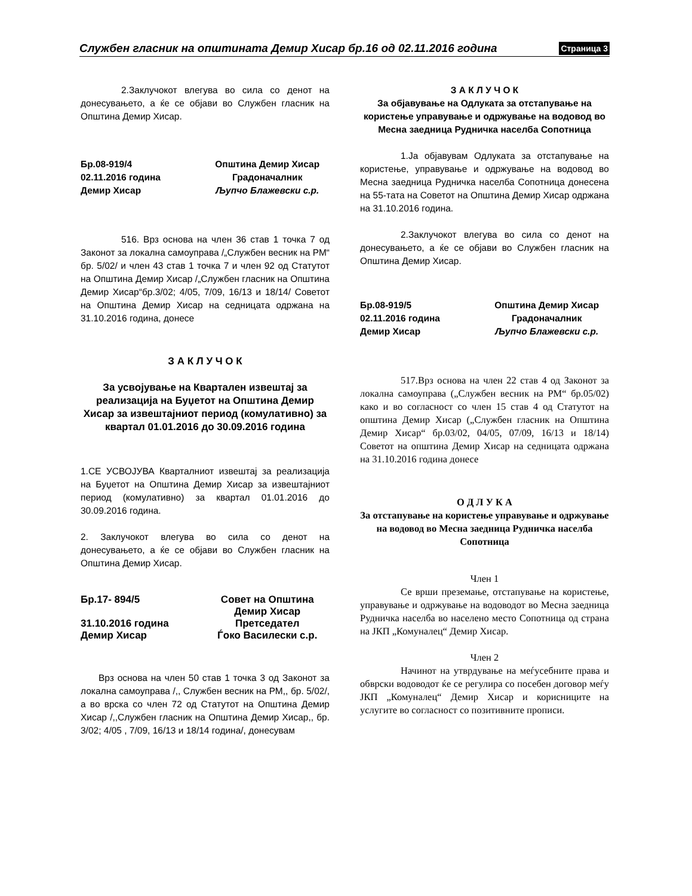Службен гласник на општината Демир Хисар бр.16 од 02.11.2016 година Страница 3
2.Заклучокот влегува во сила со денот на донесувањето, а ќе се објави во Службен гласник на Општина Демир Хисар.
Бр.08-919/4
Општина Демир Хисар
02.11.2016 година
Градоначалник
Демир Хисар
Љупчо Блажевски с.р.
516. Врз основа на член 36 став 1 точка 7 од Законот за локална самоуправа /„Службен весник на РМ“ бр. 5/02/ и член 43 став 1 точка 7 и член 92 од Статутот на Општина Демир Хисар /„Службен гласник на Општина Демир Хисар“бр.3/02; 4/05, 7/09, 16/13 и 18/14/ Советот на Општина Демир Хисар на седницата одржана на 31.10.2016 година, донесе
З А К Л У Ч О К
За усвојување на Квартален извештај за реализација на Буџетот на Општина Демир Хисар за извештајниот период (комулативно) за квартал 01.01.2016 до 30.09.2016 година
1.СЕ УСВОЈУВА Кварталниот извештај за реализација на Буџетот на Општина Демир Хисар за извештајниот период (комулативно) за квартал 01.01.2016 до 30.09.2016 година.
2. Заклучокот влегува во сила со денот на донесувањето, а ќе се објави во Службен гласник на Општина Демир Хисар.
Бр.17- 894/5
Совет на Општина Демир Хисар
31.10.2016 година
Претседател
Демир Хисар
Ѓоко Василески с.р.
Врз основа на член 50 став 1 точка 3 од Законот за локална самоуправа /,, Службен весник на РМ,, бр. 5/02/, а во врска со член 72 од Статутот на Општина Демир Хисар /,,Службен гласник на Општина Демир Хисар,, бр. 3/02; 4/05 , 7/09, 16/13 и 18/14 година/, донесувам
З А К Л У Ч О К
За објавување на Одлуката за отстапување на користење управување и одржување на водовод во Месна заедница Рудничка населба Сопотница
1.Ја објавувам Одлуката за отстапување на користење, управување и одржување на водовод во Месна заедница Рудничка населба Сопотница донесена на 55-тата на Советот на Општина Демир Хисар одржана на 31.10.2016 година.
2.Заклучокот влегува во сила со денот на донесувањето, а ќе се објави во Службен гласник на Општина Демир Хисар.
Бр.08-919/5
Општина Демир Хисар
02.11.2016 година
Градоначалник
Демир Хисар
Љупчо Блажевски с.р.
517.Врз основа на член 22 став 4 од Законот за локална самоуправа („Службен весник на РМ“ бр.05/02) како и во согласност со член 15 став 4 од Статутот на општина Демир Хисар („Службен гласник на Општина Демир Хисар“ бр.03/02, 04/05, 07/09, 16/13 и 18/14) Советот на општина Демир Хисар на седницата одржана на 31.10.2016 година донесе
О Д Л У К А
За отстапување на користење управување и одржување на водовод во Месна заедница Рудничка населба Сопотница
Член 1
Се врши преземање, отстапување на користење, управување и одржување на водоводот во Месна заедница Рудничка населба во населено место Сопотница од страна на ЈКП „Комуналец“ Демир Хисар.
Член 2
Начинот на утврдување на меѓусебните права и обврски водоводот ќе се регулира со посебен договор меѓу ЈКП „Комуналец“ Демир Хисар и корисниците на услугите во согласност со позитивните прописи.